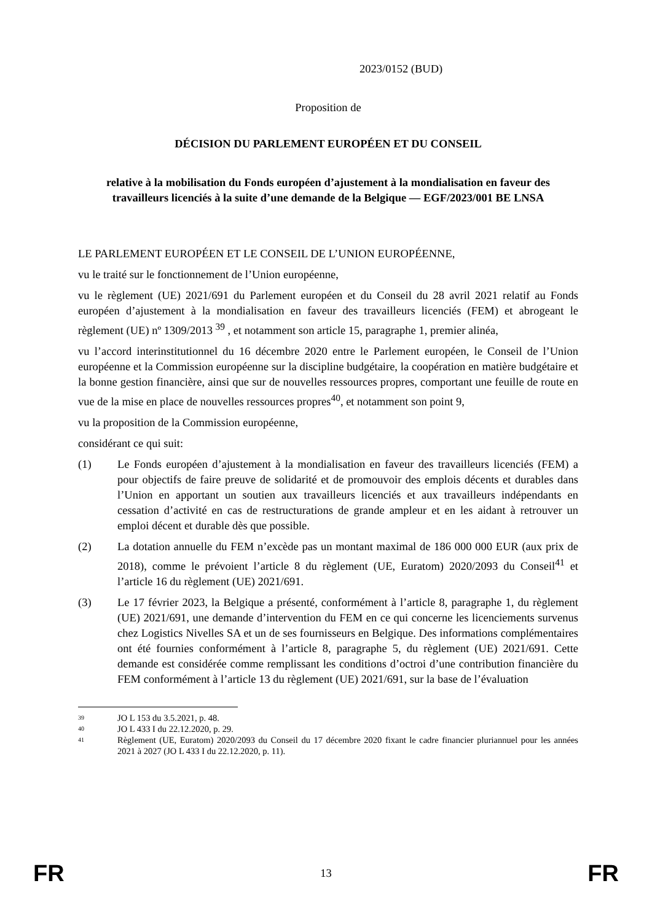2023/0152 (BUD)
Proposition de
DÉCISION DU PARLEMENT EUROPÉEN ET DU CONSEIL
relative à la mobilisation du Fonds européen d’ajustement à la mondialisation en faveur des travailleurs licenciés à la suite d’une demande de la Belgique — EGF/2023/001 BE LNSA
LE PARLEMENT EUROPÉEN ET LE CONSEIL DE L’UNION EUROPÉENNE,
vu le traité sur le fonctionnement de l’Union européenne,
vu le règlement (UE) 2021/691 du Parlement européen et du Conseil du 28 avril 2021 relatif au Fonds européen d’ajustement à la mondialisation en faveur des travailleurs licenciés (FEM) et abrogeant le règlement (UE) nº 1309/2013 <sup>39</sup> , et notamment son article 15, paragraphe 1, premier alinéa,
vu l’accord interinstitutionnel du 16 décembre 2020 entre le Parlement européen, le Conseil de l’Union européenne et la Commission européenne sur la discipline budgétaire, la coopération en matière budgétaire et la bonne gestion financière, ainsi que sur de nouvelles ressources propres, comportant une feuille de route en vue de la mise en place de nouvelles ressources propres<sup>40</sup>, et notamment son point 9,
vu la proposition de la Commission européenne,
considérant ce qui suit:
(1) Le Fonds européen d’ajustement à la mondialisation en faveur des travailleurs licenciés (FEM) a pour objectifs de faire preuve de solidarité et de promouvoir des emplois décents et durables dans l’Union en apportant un soutien aux travailleurs licenciés et aux travailleurs indépendants en cessation d’activité en cas de restructurations de grande ampleur et en les aidant à retrouver un emploi décent et durable dès que possible.
(2) La dotation annuelle du FEM n’excède pas un montant maximal de 186 000 000 EUR (aux prix de 2018), comme le prévoient l’article 8 du règlement (UE, Euratom) 2020/2093 du Conseil<sup>41</sup> et l’article 16 du règlement (UE) 2021/691.
(3) Le 17 février 2023, la Belgique a présenté, conformément à l’article 8, paragraphe 1, du règlement (UE) 2021/691, une demande d’intervention du FEM en ce qui concerne les licenciements survenus chez Logistics Nivelles SA et un de ses fournisseurs en Belgique. Des informations complémentaires ont été fournies conformément à l’article 8, paragraphe 5, du règlement (UE) 2021/691. Cette demande est considérée comme remplissant les conditions d’octroi d’une contribution financière du FEM conformément à l’article 13 du règlement (UE) 2021/691, sur la base de l’évaluation
39 JO L 153 du 3.5.2021, p. 48.
40 JO L 433 I du 22.12.2020, p. 29.
41 Règlement (UE, Euratom) 2020/2093 du Conseil du 17 décembre 2020 fixant le cadre financier pluriannuel pour les années 2021 à 2027 (JO L 433 I du 22.12.2020, p. 11).
FR 13 FR